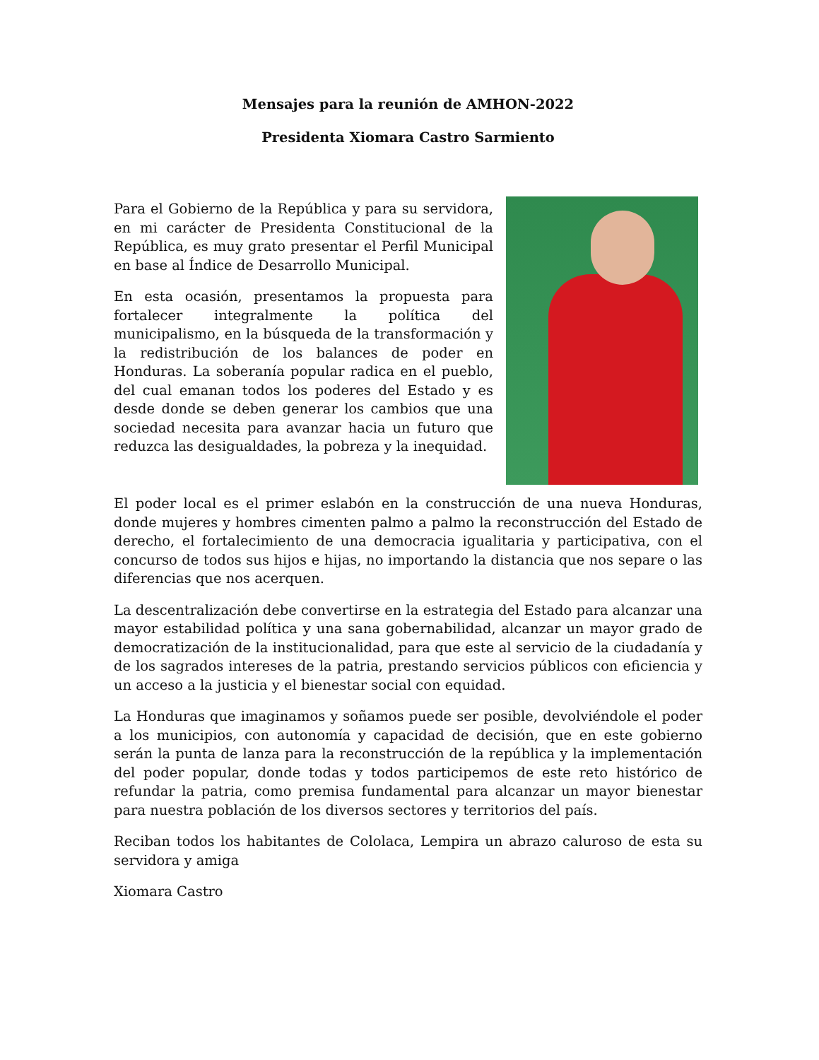Mensajes para la reunión de AMHON-2022
Presidenta Xiomara Castro Sarmiento
Para el Gobierno de la República y para su servidora, en mi carácter de Presidenta Constitucional de la República, es muy grato presentar el Perfil Municipal en base al Índice de Desarrollo Municipal.
En esta ocasión, presentamos la propuesta para fortalecer integralmente la política del municipalismo, en la búsqueda de la transformación y la redistribución de los balances de poder en Honduras. La soberanía popular radica en el pueblo, del cual emanan todos los poderes del Estado y es desde donde se deben generar los cambios que una sociedad necesita para avanzar hacia un futuro que reduzca las desigualdades, la pobreza y la inequidad.
El poder local es el primer eslabón en la construcción de una nueva Honduras, donde mujeres y hombres cimenten palmo a palmo la reconstrucción del Estado de derecho, el fortalecimiento de una democracia igualitaria y participativa, con el concurso de todos sus hijos e hijas, no importando la distancia que nos separe o las diferencias que nos acerquen.
La descentralización debe convertirse en la estrategia del Estado para alcanzar una mayor estabilidad política y una sana gobernabilidad, alcanzar un mayor grado de democratización de la institucionalidad, para que este al servicio de la ciudadanía y de los sagrados intereses de la patria, prestando servicios públicos con eficiencia y un acceso a la justicia y el bienestar social con equidad.
La Honduras que imaginamos y soñamos puede ser posible, devolviéndole el poder a los municipios, con autonomía y capacidad de decisión, que en este gobierno serán la punta de lanza para la reconstrucción de la república y la implementación del poder popular, donde todas y todos participemos de este reto histórico de refundar la patria, como premisa fundamental para alcanzar un mayor bienestar para nuestra población de los diversos sectores y territorios del país.
Reciban todos los habitantes de Cololaca, Lempira un abrazo caluroso de esta su servidora y amiga
Xiomara Castro